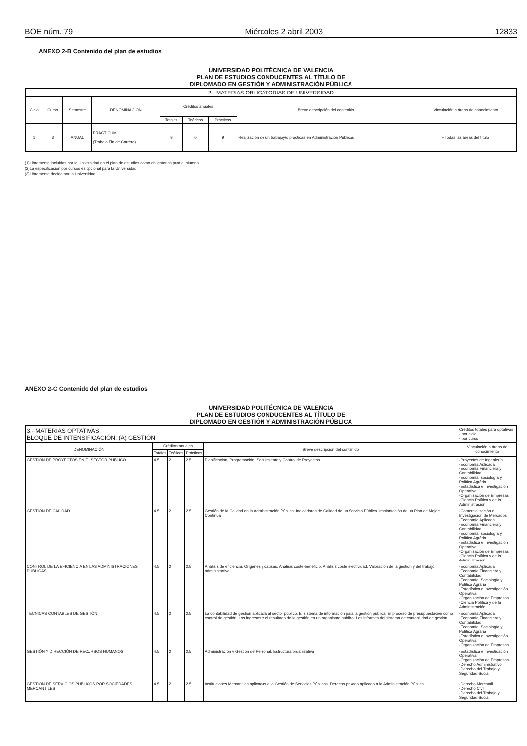BOE núm. 79 Miércoles 2 abril 2003 12833
ANEXO 2-B Contenido del plan de estudios
UNIVERSIDAD POLITÉCNICA DE VALENCIA
PLAN DE ESTUDIOS CONDUCENTES AL TÍTULO DE
DIPLOMADO EN GESTIÓN Y ADMINISTRACIÓN PÚBLICA
| 2.- MATERIAS OBLIGATORIAS DE UNIVERSIDAD | | | | | | | | |
| --- | --- | --- | --- | --- | --- | --- | --- | --- |
| Ciclo | Curso | Semestre | DENOMINACIÓN | Créditos anuales | | | Breve descripción del contenido | Vinculación a áreas de conocimiento |
| | | | | Totales | Teóricos | Prácticos | | |
| 1 | 3 | ANUAL | PRACTICUM (Trabajo Fin de Carrera) | 9 | 0 | 9 | Realización de un trabajoy/o prácticas en Administración Públicas | ▪ Todas las áreas del título |
(1)Libremente incluidas por la Universidad en el plan de estudios como obligatorias para el alumno
(2)La especificación por cursos es opcional para la Universidad
(3)Libremente decida por la Universidad
ANEXO 2-C Contenido del plan de estudios
UNIVERSIDAD POLITÉCNICA DE VALENCIA
PLAN DE ESTUDIOS CONDUCENTES AL TÍTULO DE
DIPLOMADO EN GESTIÓN Y ADMINISTRACIÓN PÚBLICA
| 3.- MATERIAS OPTATIVAS BLOQUE DE INTENSIFICACIÓN: (A) GESTIÓN | | | | | | Créditos totales para optativas - por ciclo - por curso |
| --- | --- | --- | --- | --- | --- | --- |
| DENOMINACIÓN | Créditos anuales | | | Breve descripción del contenido | Vinculación a áreas de conocimiento | |
| | Totales | Teóricos | Prácticos | | | |
| GESTIÓN DE PROYECTOS EN EL SECTOR PÚBLICO | 4.5 | 2 | 2.5 | Planificación, Programación, Seguimiento y Control de Proyectos | -Proyectos de Ingeniería -Economía Aplicada -Economía Financiera y Contabilidad -Economía, sociología y Política Agrária -Estadística e Investigación Operativa -Organización de Empresas -Ciencia Política y de la Administración | |
| GESTIÓN DE CALIDAD | 4.5 | 2 | 2.5 | Gestión de la Calidad en la Administración Pública. Indicadores de Calidad de un Servicio Público. Implantación de un Plan de Mejora Continua | -Comercialización e Investigación de Mercados -Economía Aplicada -Economía Financiera y Contabilidad -Economía, sociología y Política Agrária -Estadística e Investigación Operativa -Organización de Empresas -Ciencia Política y de la Administración | |
| CONTROL DE LA EFICIENCIA EN LAS ADMINISTRACIONES PÚBLICAS | 4.5 | 2 | 2.5 | Análisis de eficiencia. Orígenes y causas. Análisis coste-beneficio. Análisis coste efectividad. Valoración de la gestión y del trabajo administrativo | -Economía Aplicada -Economía Financiera y Contabilidad -Economía, Sociología y Política Agrária -Estadística e Investigación Operativa -Organización de Empresas -Ciencia Política y de la Administración | |
| TECNICAS CONTABLES DE GESTIÓN | 4.5 | 2 | 2.5 | La contabilidad de gestión aplicada al sector público. El sistema de información para la gestión pública. El proceso de presupuestación como control de gestión. Los ingresos y el resultado de la gestión en un organismo público. Los informes del sistema de contabilidad de gestión. | -Economía Aplicada -Economía Financiera y Contabilidad -Economía, Sociología y Política Agrária -Estadística e Investigación Operativa -Organización de Empresas | |
| GESTIÓN Y DIRECCIÓN DE RECURSOS HUMANOS | 4.5 | 2 | 2.5 | Administración y Gestión de Personal. Estructura organizativa | -Estadística e Investigación Operativa -Organización de Empresas -Derecho Administrativo -Derecho del Trabajo y Seguridad Social | |
| GESTIÓN DE SERVICIOS PÚBLICOS POR SOCIEDADES MERCANTILES | 4.5 | 2 | 2.5 | Instituciones Mercantiles aplicadas a la Gestión de Servicios Públicos. Derecho privado aplicado a la Administración Pública | -Derecho Mercantil -Derecho Civil -Derecho del Trabajo y Seguridad Social | |